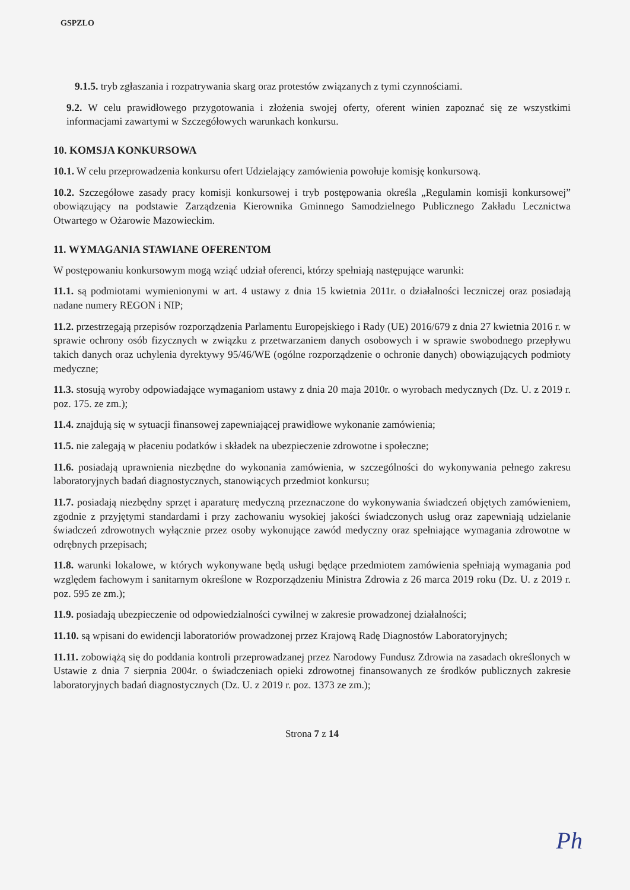GSPZLO
9.1.5. tryb zgłaszania i rozpatrywania skarg oraz protestów związanych z tymi czynnościami.
9.2. W celu prawidłowego przygotowania i złożenia swojej oferty, oferent winien zapoznać się ze wszystkimi informacjami zawartymi w Szczegółowych warunkach konkursu.
10. KOMSJA KONKURSOWA
10.1. W celu przeprowadzenia konkursu ofert Udzielający zamówienia powołuje komisję konkursową.
10.2. Szczegółowe zasady pracy komisji konkursowej i tryb postępowania określa „Regulamin komisji konkursowej” obowiązujący na podstawie Zarządzenia Kierownika Gminnego Samodzielnego Publicznego Zakładu Lecznictwa Otwartego w Ożarowie Mazowieckim.
11. WYMAGANIA STAWIANE OFERENTOM
W postępowaniu konkursowym mogą wziąć udział oferenci, którzy spełniają następujące warunki:
11.1. są podmiotami wymienionymi w art. 4 ustawy z dnia 15 kwietnia 2011r. o działalności leczniczej oraz posiadają nadane numery REGON i NIP;
11.2. przestrzegają przepisów rozporządzenia Parlamentu Europejskiego i Rady (UE) 2016/679 z dnia 27 kwietnia 2016 r. w sprawie ochrony osób fizycznych w związku z przetwarzaniem danych osobowych i w sprawie swobodnego przepływu takich danych oraz uchylenia dyrektywy 95/46/WE (ogólne rozporządzenie o ochronie danych) obowiązujących podmioty medyczne;
11.3. stosują wyroby odpowiadające wymaganiom ustawy z dnia 20 maja 2010r. o wyrobach medycznych (Dz. U. z 2019 r. poz. 175. ze zm.);
11.4. znajdują się w sytuacji finansowej zapewniającej prawidłowe wykonanie zamówienia;
11.5. nie zalegają w płaceniu podatków i składek na ubezpieczenie zdrowotne i społeczne;
11.6. posiadają uprawnienia niezbędne do wykonania zamówienia, w szczególności do wykonywania pełnego zakresu laboratoryjnych badań diagnostycznych, stanowiących przedmiot konkursu;
11.7. posiadają niezbędny sprzęt i aparaturę medyczną przeznaczone do wykonywania świadczeń objętych zamówieniem, zgodnie z przyjętymi standardami i przy zachowaniu wysokiej jakości świadczonych usług oraz zapewniają udzielanie świadczeń zdrowotnych wyłącznie przez osoby wykonujące zawód medyczny oraz spełniające wymagania zdrowotne w odrębnych przepisach;
11.8. warunki lokalowe, w których wykonywane będą usługi będące przedmiotem zamówienia spełniają wymagania pod względem fachowym i sanitarnym określone w Rozporządzeniu Ministra Zdrowia z 26 marca 2019 roku (Dz. U. z 2019 r. poz. 595 ze zm.);
11.9. posiadają ubezpieczenie od odpowiedzialności cywilnej w zakresie prowadzonej działalności;
11.10. są wpisani do ewidencji laboratoriów prowadzonej przez Krajową Radę Diagnostów Laboratoryjnych;
11.11. zobowiążą się do poddania kontroli przeprowadzanej przez Narodowy Fundusz Zdrowia na zasadach określonych w Ustawie z dnia 7 sierpnia 2004r. o świadczeniach opieki zdrowotnej finansowanych ze środków publicznych zakresie laboratoryjnych badań diagnostycznych (Dz. U. z 2019 r. poz. 1373 ze zm.);
Strona 7 z 14
Ph